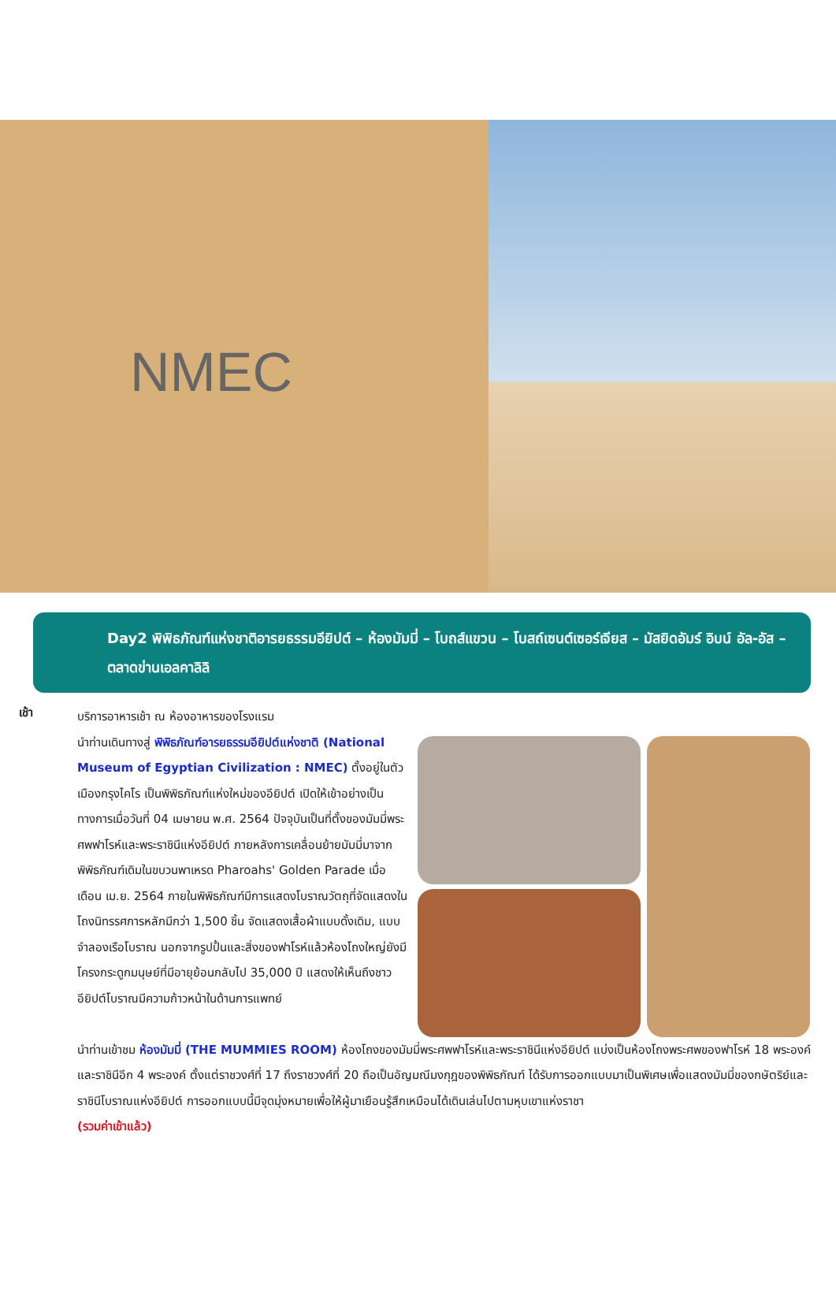NMEC
Day2 พิพิธภัณฑ์แห่งชาติอารยธรรมอียิปต์ – ห้องมัมมี่ – โบถส์แขวน – โบสถ์เซนต์เซอร์เจียส – มัสยิดอัมร์ อิบน์ อัล-อัส – ตลาดข่านเอลคาลิลิ
เช้า
บริการอาหารเช้า ณ ห้องอาหารของโรงแรม
นำท่านเดินทางสู่ พิพิธภัณฑ์อารยธรรมอียิปต์แห่งชาติ (National Museum of Egyptian Civilization : NMEC) ตั้งอยู่ในตัวเมืองกรุงไคโร เป็นพิพิธภัณฑ์แห่งใหม่ของอียิปต์ เปิดให้เข้าอย่างเป็นทางการเมื่อวันที่ 04 เมษายน พ.ศ. 2564 ปัจจุบันเป็นที่ตั้งของมัมมี่พระศพฟาโรห์และพระราชินีแห่งอียิปต์ ภายหลังการเคลื่อนย้ายมัมมี่มาจากพิพิธภัณฑ์เดิมในขบวนพาเหรด Pharoahs' Golden Parade เมื่อเดือน เม.ย. 2564 ภายในพิพิธภัณฑ์มีการแสดงโบราณวัตถุที่จัดแสดงในโถงนิทรรศการหลักมีกว่า 1,500 ชิ้น จัดแสดงเสื้อผ้าแบบดั้งเดิม, แบบจำลองเรือโบราณ นอกจากรูปปั้นและสิ่งของฟาโรห์แล้วห้องโถงใหญ่ยังมีโครงกระดูกมนุษย์ที่มีอายุย้อนกลับไป 35,000 ปี แสดงให้เห็นถึงชาวอียิปต์โบราณมีความก้าวหน้าในด้านการแพทย์
นำท่านเข้าชม ห้องมัมมี่ (THE MUMMIES ROOM) ห้องโถงของมัมมี่พระศพฟาโรห์และพระราชินีแห่งอียิปต์ แบ่งเป็นห้องโถงพระศพของฟาโรห์ 18 พระองค์ และราชินีอีก 4 พระองค์ ตั้งแต่ราชวงศ์ที่ 17 ถึงราชวงศ์ที่ 20 ถือเป็นอัญมณีมงกุฎของพิพิธภัณฑ์ ได้รับการออกแบบมาเป็นพิเศษเพื่อแสดงมัมมี่ของกษัตริย์และราชินีโบราณแห่งอียิปต์ การออกแบบนี้มีจุดมุ่งหมายเพื่อให้ผู้มาเยือนรู้สึกเหมือนได้เดินเล่นไปตามหุบเขาแห่งราชา
(รวมค่าเข้าแล้ว)